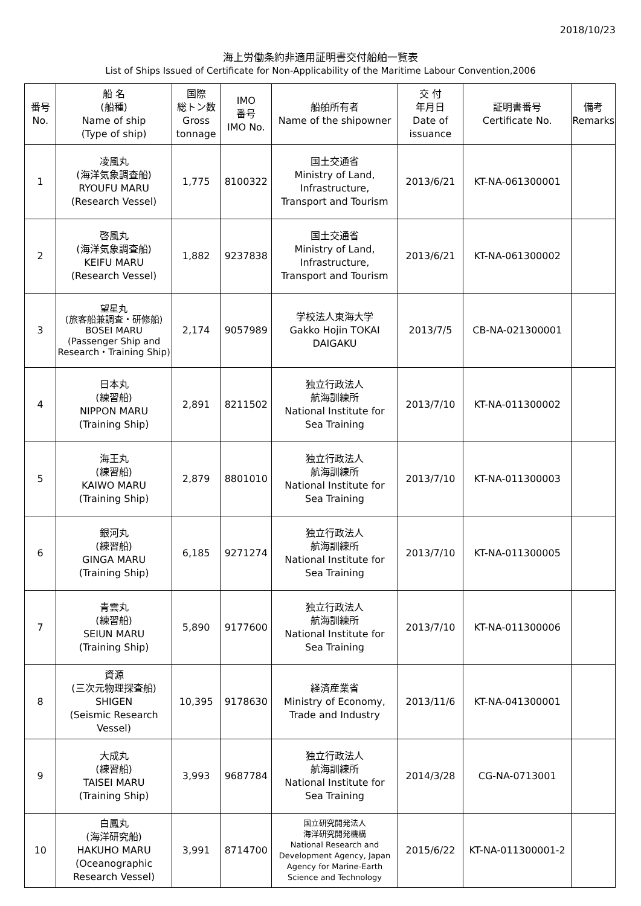2018/10/23
海上労働条約非適用証明書交付船舶一覧表
List of Ships Issued of Certificate for Non-Applicability of the Maritime Labour Convention,2006
| 番号 No. | 船 名 (船種) Name of ship (Type of ship) | 国際 総トン数 Gross tonnage | IMO 番号 IMO No. | 船舶所有者 Name of the shipowner | 交 付 年月日 Date of issuance | 証明書番号 Certificate No. | 備考 Remarks |
| --- | --- | --- | --- | --- | --- | --- | --- |
| 1 | 凌風丸 (海洋気象調査船) RYOUFU MARU (Research Vessel) | 1,775 | 8100322 | 国土交通省 Ministry of Land, Infrastructure, Transport and Tourism | 2013/6/21 | KT-NA-061300001 | |
| 2 | 啓風丸 (海洋気象調査船) KEIFU MARU (Research Vessel) | 1,882 | 9237838 | 国土交通省 Ministry of Land, Infrastructure, Transport and Tourism | 2013/6/21 | KT-NA-061300002 | |
| 3 | 望星丸 (旅客船兼調査・研修船) BOSEI MARU (Passenger Ship and Research・Training Ship) | 2,174 | 9057989 | 学校法人東海大学 Gakko Hojin TOKAI DAIGAKU | 2013/7/5 | CB-NA-021300001 | |
| 4 | 日本丸 (練習船) NIPPON MARU (Training Ship) | 2,891 | 8211502 | 独立行政法人 航海訓練所 National Institute for Sea Training | 2013/7/10 | KT-NA-011300002 | |
| 5 | 海王丸 (練習船) KAIWO MARU (Training Ship) | 2,879 | 8801010 | 独立行政法人 航海訓練所 National Institute for Sea Training | 2013/7/10 | KT-NA-011300003 | |
| 6 | 銀河丸 (練習船) GINGA MARU (Training Ship) | 6,185 | 9271274 | 独立行政法人 航海訓練所 National Institute for Sea Training | 2013/7/10 | KT-NA-011300005 | |
| 7 | 青雲丸 (練習船) SEIUN MARU (Training Ship) | 5,890 | 9177600 | 独立行政法人 航海訓練所 National Institute for Sea Training | 2013/7/10 | KT-NA-011300006 | |
| 8 | 資源 (三次元物理探査船) SHIGEN (Seismic Research Vessel) | 10,395 | 9178630 | 経済産業省 Ministry of Economy, Trade and Industry | 2013/11/6 | KT-NA-041300001 | |
| 9 | 大成丸 (練習船) TAISEI MARU (Training Ship) | 3,993 | 9687784 | 独立行政法人 航海訓練所 National Institute for Sea Training | 2014/3/28 | CG-NA-0713001 | |
| 10 | 白鳳丸 (海洋研究船) HAKUHO MARU (Oceanographic Research Vessel) | 3,991 | 8714700 | 国立研究開発法人 海洋研究開発機構 National Research and Development Agency, Japan Agency for Marine-Earth Science and Technology | 2015/6/22 | KT-NA-011300001-2 | |